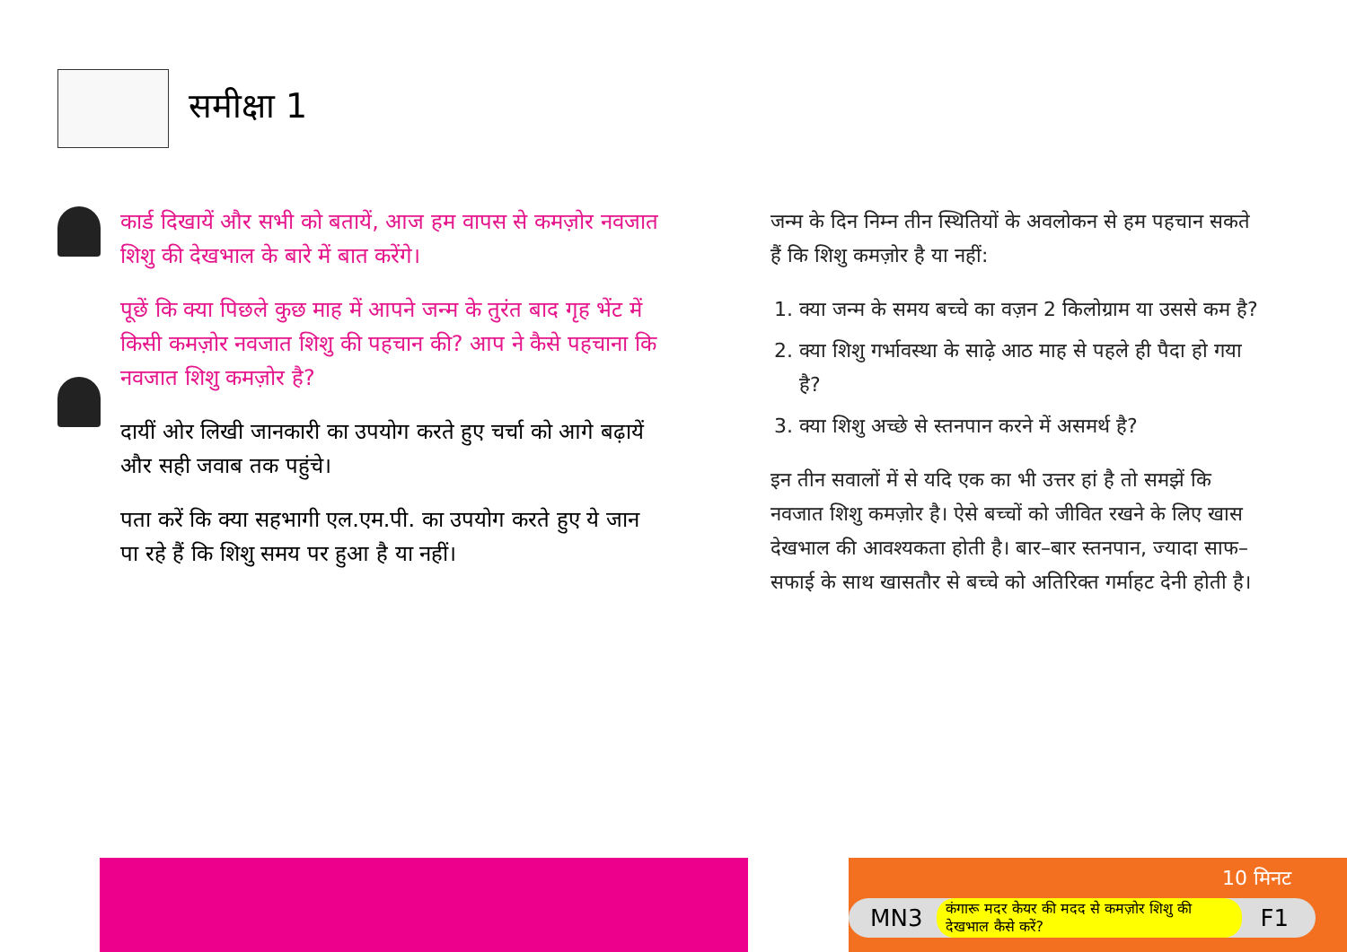समीक्षा 1
कार्ड दिखायें और सभी को बतायें, आज हम वापस से कमज़ोर नवजात शिशु की देखभाल के बारे में बात करेंगे।
पूछें कि क्या पिछले कुछ माह में आपने जन्म के तुरंत बाद गृह भेंट में किसी कमज़ोर नवजात शिशु की पहचान की? आप ने कैसे पहचाना कि नवजात शिशु कमज़ोर है?
दायीं ओर लिखी जानकारी का उपयोग करते हुए चर्चा को आगे बढ़ायें और सही जवाब तक पहुंचे।
पता करें कि क्या सहभागी एल.एम.पी. का उपयोग करते हुए ये जान पा रहे हैं कि शिशु समय पर हुआ है या नहीं।
जन्म के दिन निम्न तीन स्थितियों के अवलोकन से हम पहचान सकते हैं कि शिशु कमज़ोर है या नहीं:
1. क्या जन्म के समय बच्चे का वज़न 2 किलोग्राम या उससे कम है?
2. क्या शिशु गर्भावस्था के साढ़े आठ माह से पहले ही पैदा हो गया है?
3. क्या शिशु अच्छे से स्तनपान करने में असमर्थ है?
इन तीन सवालों में से यदि एक का भी उत्तर हां है तो समझें कि नवजात शिशु कमज़ोर है। ऐसे बच्चों को जीवित रखने के लिए खास देखभाल की आवश्यकता होती है। बार–बार स्तनपान, ज्यादा साफ–सफाई के साथ खासतौर से बच्चे को अतिरिक्त गर्माहट देनी होती है।
10 मिनट
MN3 कंगारू मदर केयर की मदद से कमज़ोर शिशु की देखभाल कैसे करें? F1